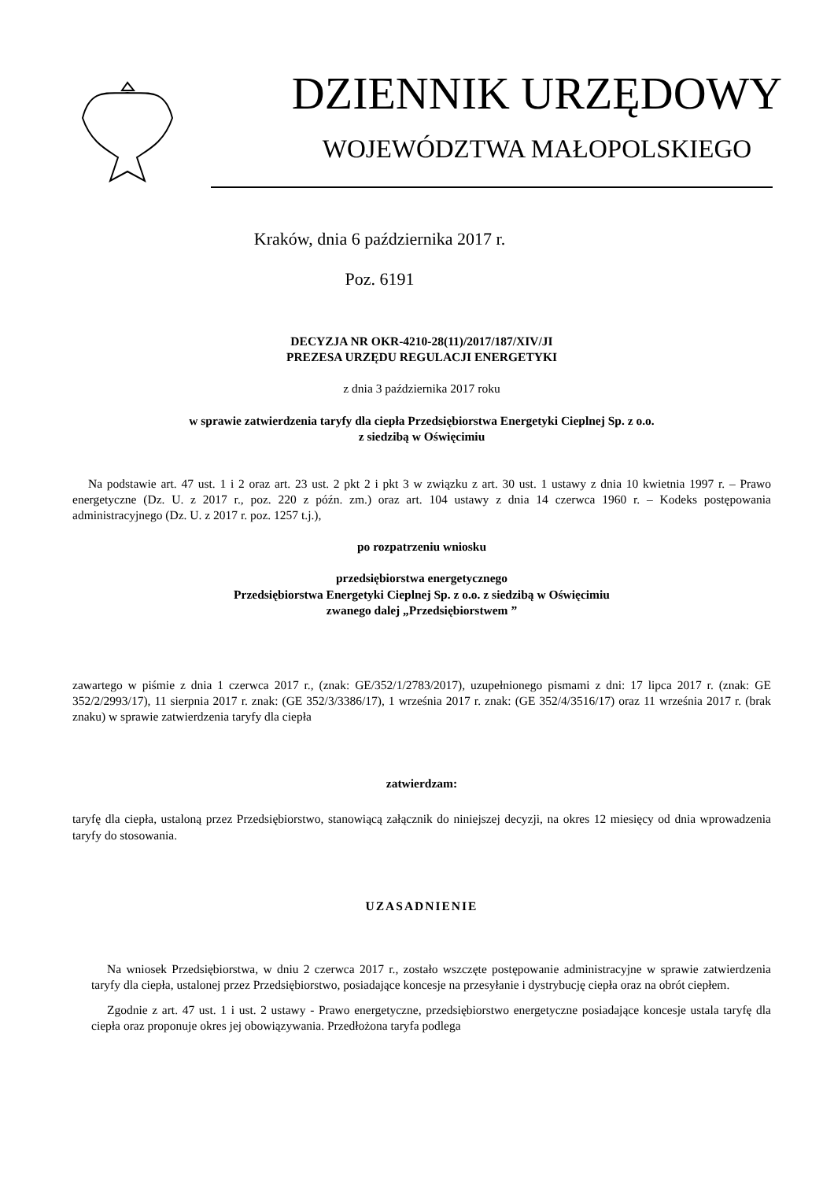DZIENNIK URZĘDOWY
WOJEWÓDZTWA MAŁOPOLSKIEGO
Kraków, dnia 6 października 2017 r.
Poz. 6191
DECYZJA NR OKR-4210-28(11)/2017/187/XIV/JI
PREZESA URZĘDU REGULACJI ENERGETYKI
z dnia 3 października 2017 roku
w sprawie zatwierdzenia taryfy dla ciepła Przedsiębiorstwa Energetyki Cieplnej Sp. z o.o.
z siedzibą w Oświęcimiu
Na podstawie art. 47 ust. 1 i 2 oraz art. 23 ust. 2 pkt 2 i pkt 3 w związku z art. 30 ust. 1 ustawy z dnia 10 kwietnia 1997 r. – Prawo energetyczne (Dz. U. z 2017 r., poz. 220 z późn. zm.) oraz art. 104 ustawy z dnia 14 czerwca 1960 r. – Kodeks postępowania administracyjnego (Dz. U. z 2017 r. poz. 1257 t.j.),
po rozpatrzeniu wniosku
przedsiębiorstwa energetycznego
Przedsiębiorstwa Energetyki Cieplnej Sp. z o.o. z siedzibą w Oświęcimiu
zwanego dalej „Przedsiębiorstwem ”
zawartego w piśmie z dnia 1 czerwca 2017 r., (znak: GE/352/1/2783/2017), uzupełnionego pismami z dni: 17 lipca 2017 r. (znak: GE 352/2/2993/17), 11 sierpnia 2017 r. znak: (GE 352/3/3386/17), 1 września 2017 r. znak: (GE 352/4/3516/17) oraz 11 września 2017 r. (brak znaku) w sprawie zatwierdzenia taryfy dla ciepła
zatwierdzam:
taryfę dla ciepła, ustaloną przez Przedsiębiorstwo, stanowiącą załącznik do niniejszej decyzji, na okres 12 miesięcy od dnia wprowadzenia taryfy do stosowania.
UZASADNIENIE
Na wniosek Przedsiębiorstwa, w dniu 2 czerwca 2017 r., zostało wszczęte postępowanie administracyjne w sprawie zatwierdzenia taryfy dla ciepła, ustalonej przez Przedsiębiorstwo, posiadające koncesje na przesyłanie i dystrybucję ciepła oraz na obrót ciepłem.
Zgodnie z art. 47 ust. 1 i ust. 2 ustawy - Prawo energetyczne, przedsiębiorstwo energetyczne posiadające koncesje ustala taryfę dla ciepła oraz proponuje okres jej obowiązywania. Przedłożona taryfa podlega